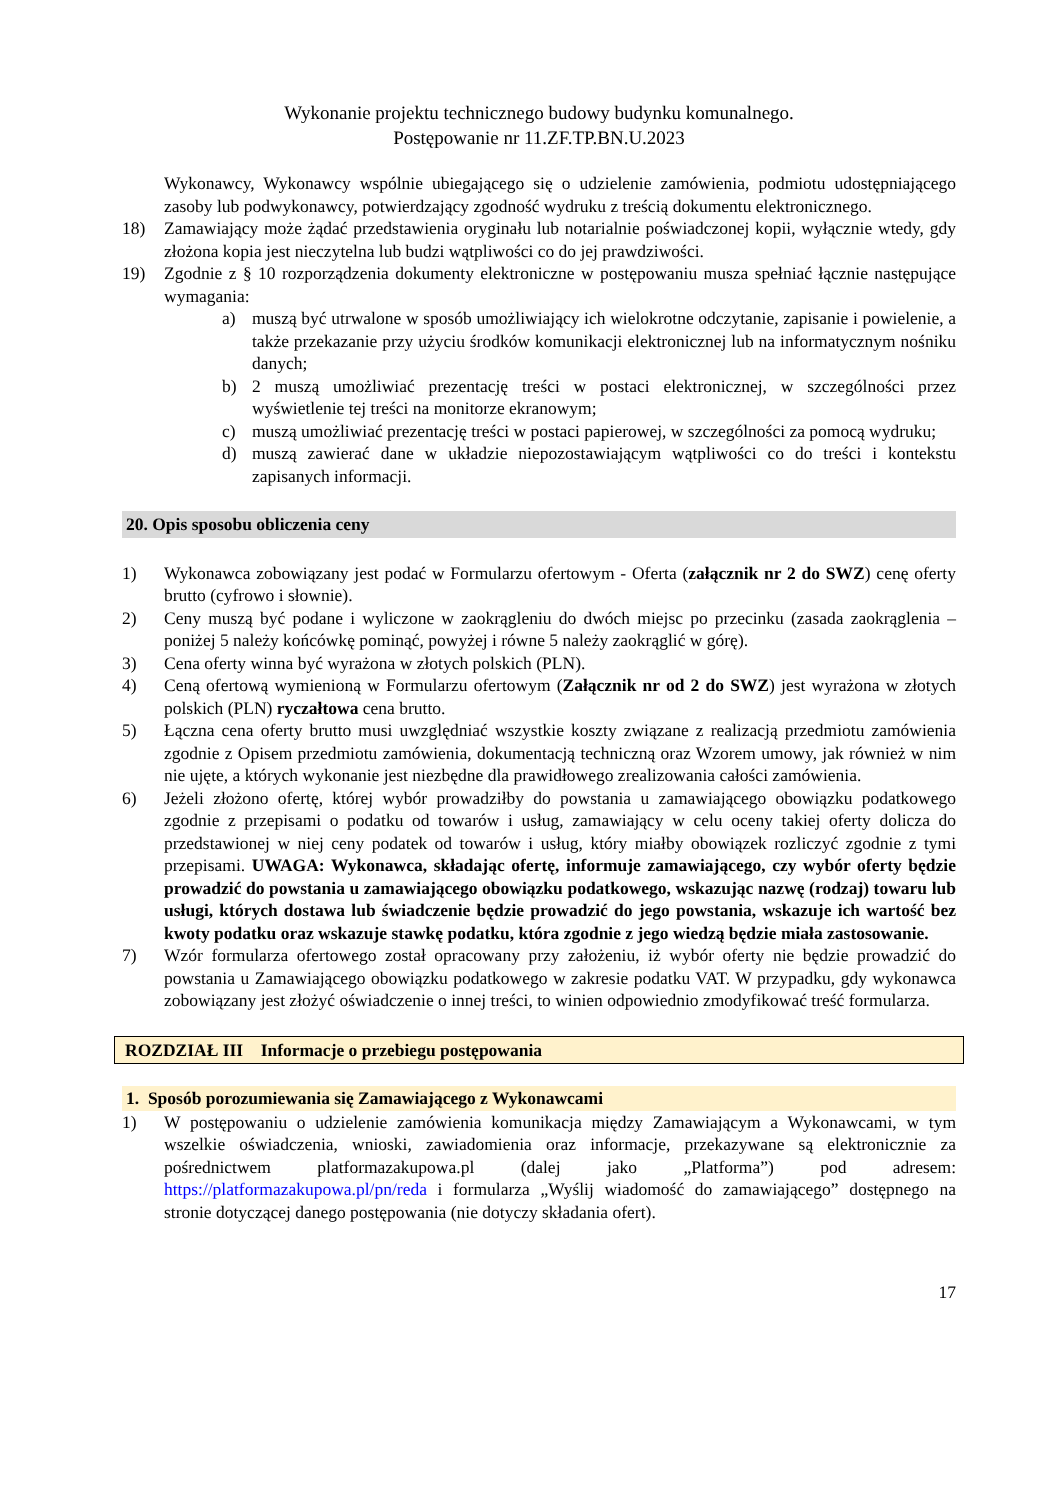Wykonanie projektu technicznego budowy budynku komunalnego.
Postępowanie nr 11.ZF.TP.BN.U.2023
Wykonawcy, Wykonawcy wspólnie ubiegającego się o udzielenie zamówienia, podmiotu udostępniającego zasoby lub podwykonawcy, potwierdzający zgodność wydruku z treścią dokumentu elektronicznego.
18) Zamawiający może żądać przedstawienia oryginału lub notarialnie poświadczonej kopii, wyłącznie wtedy, gdy złożona kopia jest nieczytelna lub budzi wątpliwości co do jej prawdziwości.
19) Zgodnie z § 10 rozporządzenia dokumenty elektroniczne w postępowaniu musza spełniać łącznie następujące wymagania:
a) muszą być utrwalone w sposób umożliwiający ich wielokrotne odczytanie, zapisanie i powielenie, a także przekazanie przy użyciu środków komunikacji elektronicznej lub na informatycznym nośniku danych;
b) 2 muszą umożliwiać prezentację treści w postaci elektronicznej, w szczególności przez wyświetlenie tej treści na monitorze ekranowym;
c) muszą umożliwiać prezentację treści w postaci papierowej, w szczególności za pomocą wydruku;
d) muszą zawierać dane w układzie niepozostawiającym wątpliwości co do treści i kontekstu zapisanych informacji.
20. Opis sposobu obliczenia ceny
1) Wykonawca zobowiązany jest podać w Formularzu ofertowym - Oferta (załącznik nr 2 do SWZ) cenę oferty brutto (cyfrowo i słownie).
2) Ceny muszą być podane i wyliczone w zaokrągleniu do dwóch miejsc po przecinku (zasada zaokrąglenia – poniżej 5 należy końcówkę pominąć, powyżej i równe 5 należy zaokrąglić w górę).
3) Cena oferty winna być wyrażona w złotych polskich (PLN).
4) Ceną ofertową wymienioną w Formularzu ofertowym (Załącznik nr od 2 do SWZ) jest wyrażona w złotych polskich (PLN) ryczałtowa cena brutto.
5) Łączna cena oferty brutto musi uwzględniać wszystkie koszty związane z realizacją przedmiotu zamówienia zgodnie z Opisem przedmiotu zamówienia, dokumentacją techniczną oraz Wzorem umowy, jak również w nim nie ujęte, a których wykonanie jest niezbędne dla prawidłowego zrealizowania całości zamówienia.
6) Jeżeli złożono ofertę, której wybór prowadziłby do powstania u zamawiającego obowiązku podatkowego zgodnie z przepisami o podatku od towarów i usług, zamawiający w celu oceny takiej oferty dolicza do przedstawionej w niej ceny podatek od towarów i usług, który miałby obowiązek rozliczyć zgodnie z tymi przepisami. UWAGA: Wykonawca, składając ofertę, informuje zamawiającego, czy wybór oferty będzie prowadzić do powstania u zamawiającego obowiązku podatkowego, wskazując nazwę (rodzaj) towaru lub usługi, których dostawa lub świadczenie będzie prowadzić do jego powstania, wskazuje ich wartość bez kwoty podatku oraz wskazuje stawkę podatku, która zgodnie z jego wiedzą będzie miała zastosowanie.
7) Wzór formularza ofertowego został opracowany przy założeniu, iż wybór oferty nie będzie prowadzić do powstania u Zamawiającego obowiązku podatkowego w zakresie podatku VAT. W przypadku, gdy wykonawca zobowiązany jest złożyć oświadczenie o innej treści, to winien odpowiednio zmodyfikować treść formularza.
ROZDZIAŁ III Informacje o przebiegu postępowania
1. Sposób porozumiewania się Zamawiającego z Wykonawcami
1) W postępowaniu o udzielenie zamówienia komunikacja między Zamawiającym a Wykonawcami, w tym wszelkie oświadczenia, wnioski, zawiadomienia oraz informacje, przekazywane są elektronicznie za pośrednictwem platformazakupowa.pl (dalej jako „Platforma”) pod adresem: https://platformazakupowa.pl/pn/reda i formularza „Wyślij wiadomość do zamawiającego” dostępnego na stronie dotyczącej danego postępowania (nie dotyczy składania ofert).
17